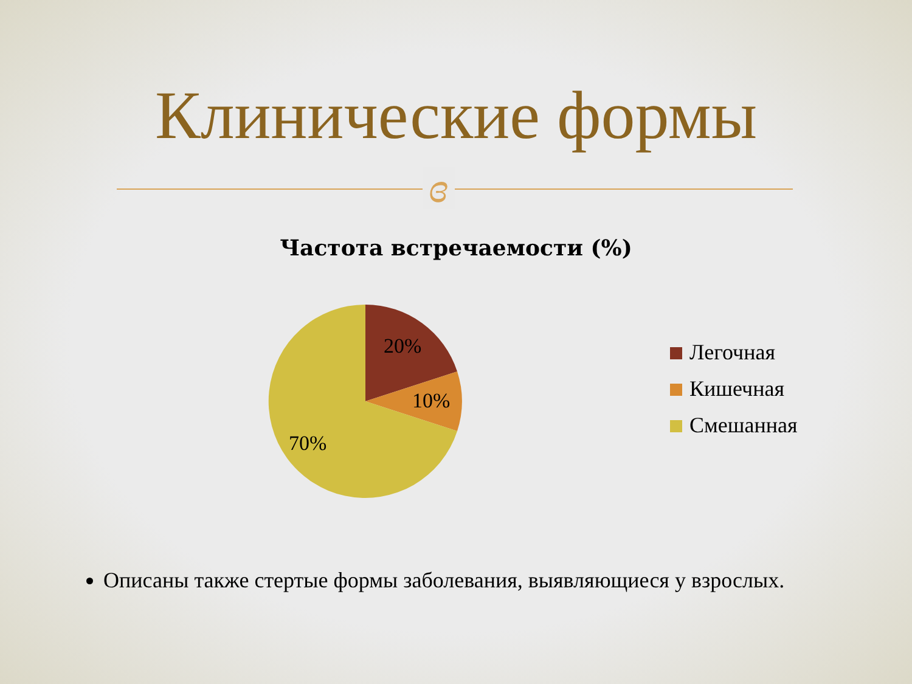Клинические формы
ɞ
Частота встречаемости (%)
20%
10%
70%
Легочная
Кишечная
Смешанная
Описаны также стертые формы заболевания, выявляющиеся у взрослых.